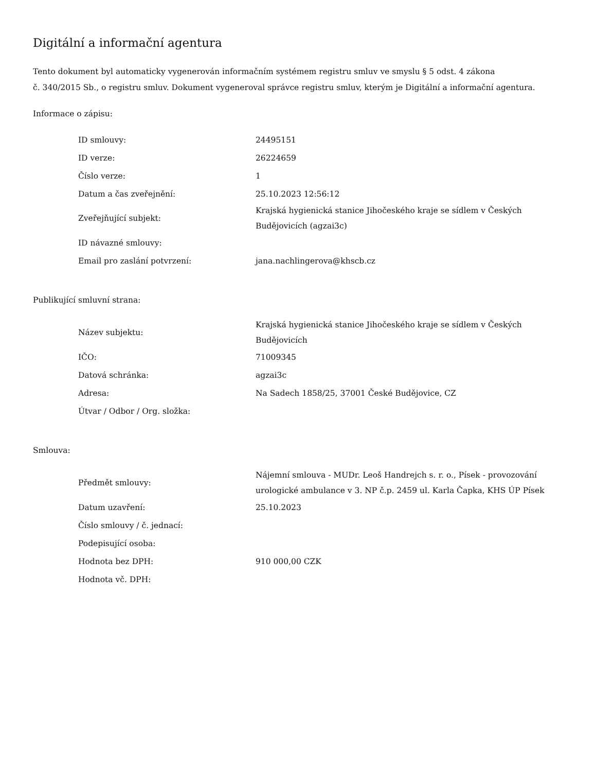Digitální a informační agentura
Tento dokument byl automaticky vygenerován informačním systémem registru smluv ve smyslu § 5 odst. 4 zákona
č. 340/2015 Sb., o registru smluv. Dokument vygeneroval správce registru smluv, kterým je Digitální a informační agentura.
Informace o zápisu:
| ID smlouvy: | 24495151 |
| ID verze: | 26224659 |
| Číslo verze: | 1 |
| Datum a čas zveřejnění: | 25.10.2023 12:56:12 |
| Zveřejňující subjekt: | Krajská hygienická stanice Jihočeského kraje se sídlem v Českých Budějovicích (agzai3c) |
| ID návazné smlouvy: | |
| Email pro zaslání potvrzení: | jana.nachlingerova@khscb.cz |
Publikující smluvní strana:
| Název subjektu: | Krajská hygienická stanice Jihočeského kraje se sídlem v Českých Budějovicích |
| IČO: | 71009345 |
| Datová schránka: | agzai3c |
| Adresa: | Na Sadech 1858/25, 37001 České Budějovice, CZ |
| Útvar / Odbor / Org. složka: | |
Smlouva:
| Předmět smlouvy: | Nájemní smlouva - MUDr. Leoš Handrejch s. r. o., Písek - provozování urologické ambulance v 3. NP č.p. 2459 ul. Karla Čapka, KHS ÚP Písek |
| Datum uzavření: | 25.10.2023 |
| Číslo smlouvy / č. jednací: | |
| Podepisující osoba: | |
| Hodnota bez DPH: | 910 000,00 CZK |
| Hodnota vč. DPH: | |